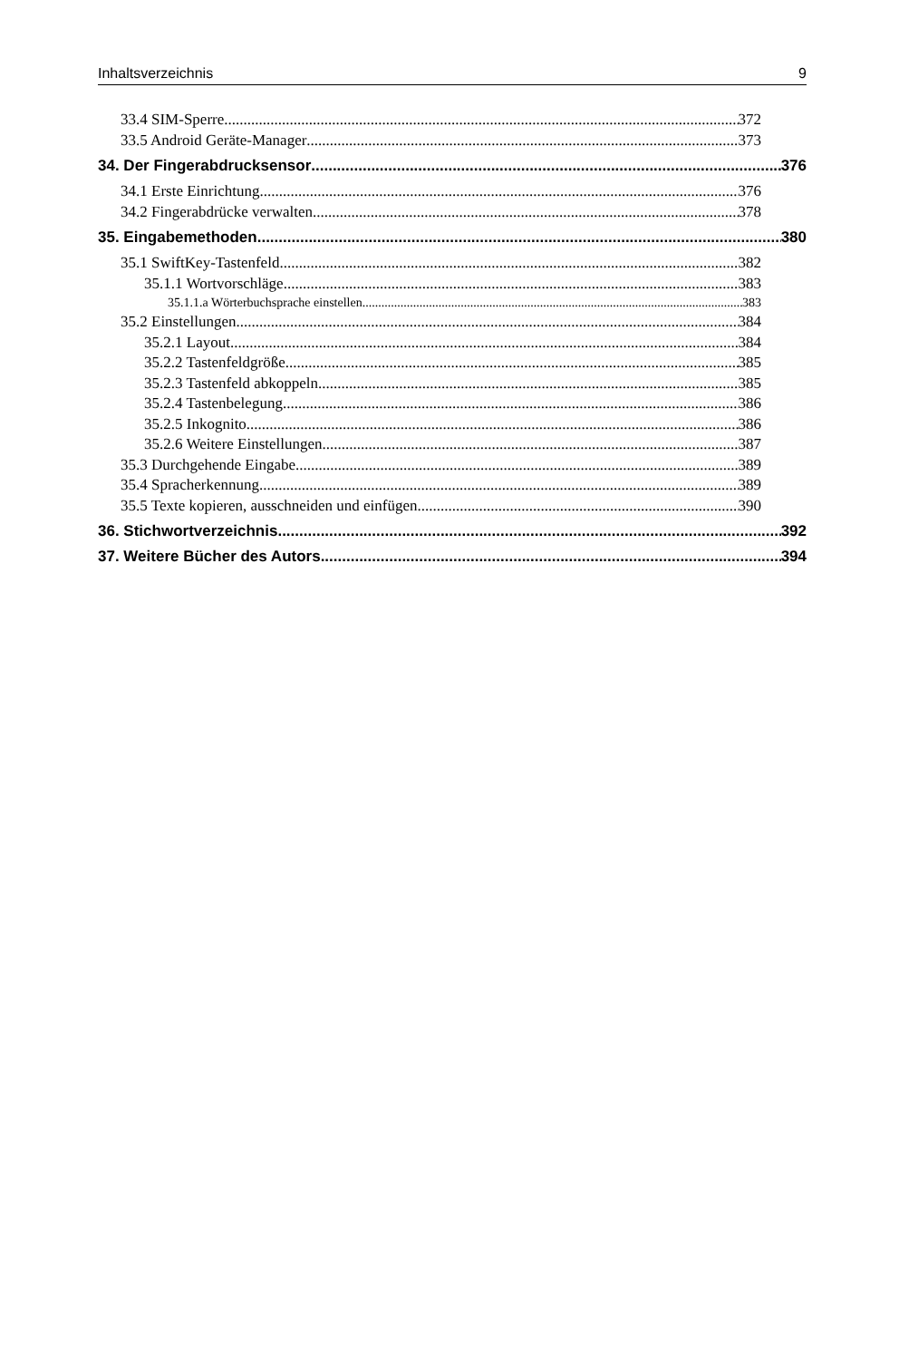Inhaltsverzeichnis 9
33.4 SIM-Sperre 372
33.5 Android Geräte-Manager 373
34. Der Fingerabdrucksensor 376
34.1 Erste Einrichtung 376
34.2 Fingerabdrücke verwalten 378
35. Eingabemethoden 380
35.1 SwiftKey-Tastenfeld 382
35.1.1 Wortvorschläge 383
35.1.1.a Wörterbuchsprache einstellen 383
35.2 Einstellungen 384
35.2.1 Layout 384
35.2.2 Tastenfeldgröße 385
35.2.3 Tastenfeld abkoppeln 385
35.2.4 Tastenbelegung 386
35.2.5 Inkognito 386
35.2.6 Weitere Einstellungen 387
35.3 Durchgehende Eingabe 389
35.4 Spracherkennung 389
35.5 Texte kopieren, ausschneiden und einfügen 390
36. Stichwortverzeichnis 392
37. Weitere Bücher des Autors 394